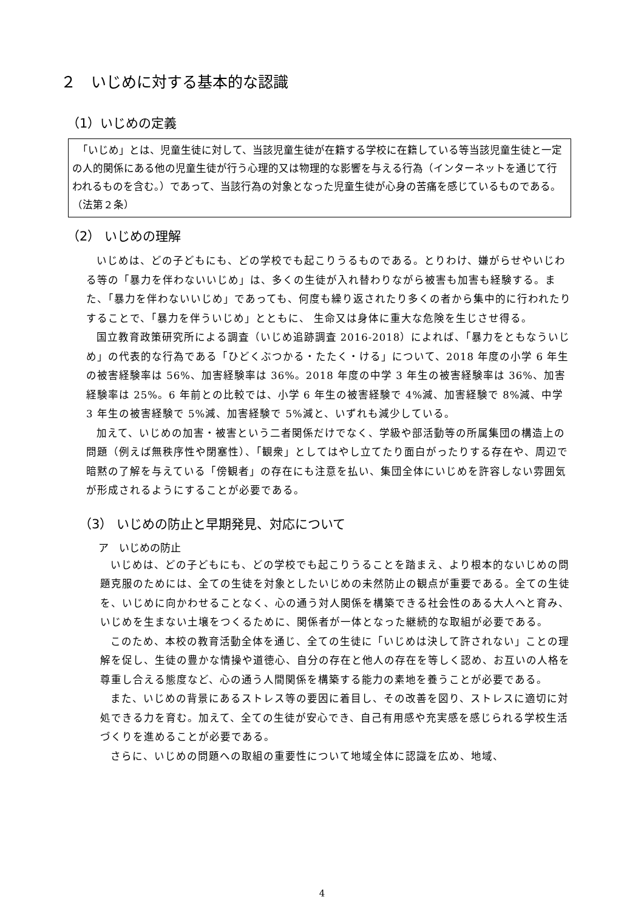２　いじめに対する基本的な認識
（1）いじめの定義
　「いじめ」とは、児童生徒に対して、当該児童生徒が在籍する学校に在籍している等当該児童生徒と一定の人的関係にある他の児童生徒が行う心理的又は物理的な影響を与える行為（インターネットを通じて行われるものを含む。）であって、当該行為の対象となった児童生徒が心身の苦痛を感じているものである。（法第２条）
（2） いじめの理解
いじめは、どの子どもにも、どの学校でも起こりうるものである。とりわけ、嫌がらせやいじわる等の「暴力を伴わないいじめ」は、多くの生徒が入れ替わりながら被害も加害も経験する。また、「暴力を伴わないいじめ」であっても、何度も繰り返されたり多くの者から集中的に行われたりすることで、「暴力を伴ういじめ」とともに、 生命又は身体に重大な危険を生じさせ得る。
国立教育政策研究所による調査（いじめ追跡調査 2016-2018）によれば、「暴力をともなういじめ」の代表的な行為である「ひどくぶつかる・たたく・ける」について、2018 年度の小学 6 年生の被害経験率は 56%、加害経験率は 36%。2018 年度の中学 3 年生の被害経験率は 36%、加害経験率は 25%。6 年前との比較では、小学 6 年生の被害経験で 4%減、加害経験で 8%減、中学 3 年生の被害経験で 5%減、加害経験で 5%減と、いずれも減少している。
加えて、いじめの加害・被害という二者関係だけでなく、学級や部活動等の所属集団の構造上の問題（例えば無秩序性や閉塞性）、「観衆」としてはやし立てたり面白がったりする存在や、周辺で暗黙の了解を与えている「傍観者」の存在にも注意を払い、集団全体にいじめを許容しない雰囲気が形成されるようにすることが必要である。
（3） いじめの防止と早期発見、対応について
ア　いじめの防止
いじめは、どの子どもにも、どの学校でも起こりうることを踏まえ、より根本的ないじめの問題克服のためには、全ての生徒を対象としたいじめの未然防止の観点が重要である。全ての生徒を、いじめに向かわせることなく、心の通う対人関係を構築できる社会性のある大人へと育み、いじめを生まない土壌をつくるために、関係者が一体となった継続的な取組が必要である。
このため、本校の教育活動全体を通じ、全ての生徒に「いじめは決して許されない」ことの理解を促し、生徒の豊かな情操や道徳心、自分の存在と他人の存在を等しく認め、お互いの人格を尊重し合える態度など、心の通う人間関係を構築する能力の素地を養うことが必要である。
また、いじめの背景にあるストレス等の要因に着目し、その改善を図り、ストレスに適切に対処できる力を育む。加えて、全ての生徒が安心でき、自己有用感や充実感を感じられる学校生活づくりを進めることが必要である。
さらに、いじめの問題への取組の重要性について地域全体に認識を広め、地域、
4